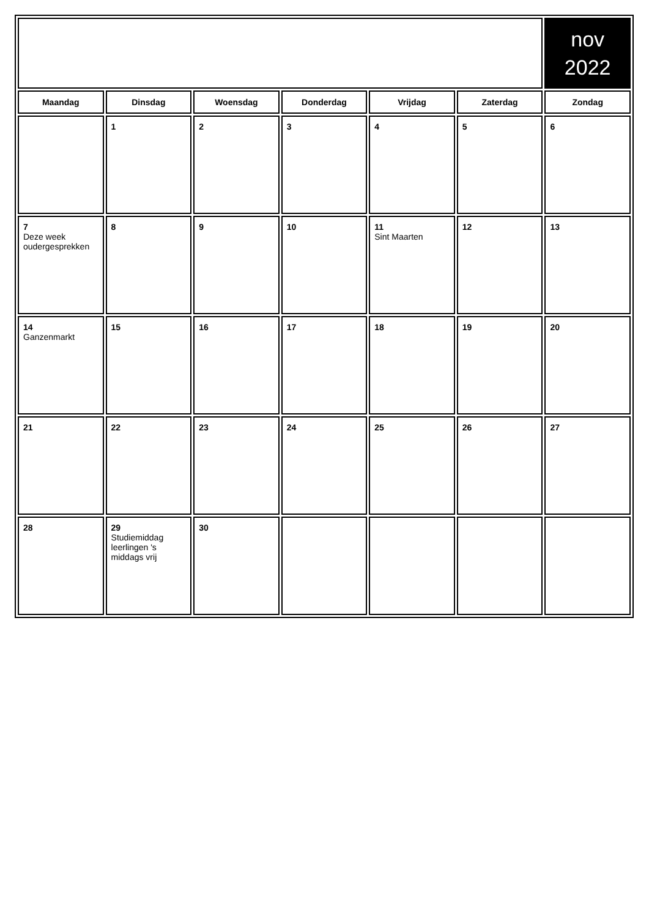| | | | | | | nov 2022 |
| Maandag | Dinsdag | Woensdag | Donderdag | Vrijdag | Zaterdag | Zondag |
| | 1 | 2 | 3 | 4 | 5 | 6 |
| 7 Deze week oudergesprekken | 8 | 9 | 10 | 11 Sint Maarten | 12 | 13 |
| 14 Ganzenmarkt | 15 | 16 | 17 | 18 | 19 | 20 |
| 21 | 22 | 23 | 24 | 25 | 26 | 27 |
| 28 | 29 Studiemiddag leerlingen 's middags vrij | 30 | | | | |